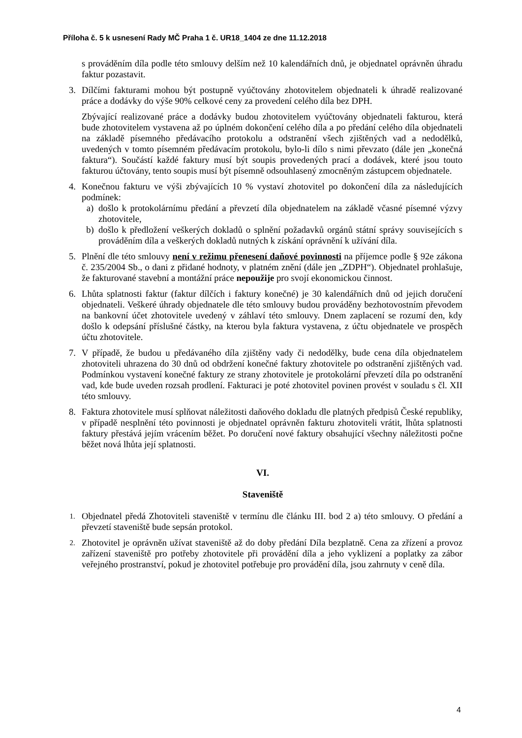Příloha č. 5 k usnesení Rady MČ Praha 1 č. UR18_1404 ze dne 11.12.2018
s prováděním díla podle této smlouvy delším než 10 kalendářních dnů, je objednatel oprávněn úhradu faktur pozastavit.
3. Dílčími fakturami mohou být postupně vyúčtovány zhotovitelem objednateli k úhradě realizované práce a dodávky do výše 90% celkové ceny za provedení celého díla bez DPH.
Zbývající realizované práce a dodávky budou zhotovitelem vyúčtovány objednateli fakturou, která bude zhotovitelem vystavena až po úplném dokončení celého díla a po předání celého díla objednateli na základě písemného předávacího protokolu a odstranění všech zjištěných vad a nedodělků, uvedených v tomto písemném předávacím protokolu, bylo-li dílo s nimi převzato (dále jen „konečná faktura“). Součástí každé faktury musí být soupis provedených prací a dodávek, které jsou touto fakturou účtovány, tento soupis musí být písemně odsouhlasený zmocněným zástupcem objednatele.
4. Konečnou fakturu ve výši zbývajících 10 % vystaví zhotovitel po dokončení díla za následujících podmínek:
a) došlo k protokolárnímu předání a převzetí díla objednatelem na základě včasné písemné výzvy zhotovitele,
b) došlo k předložení veškerých dokladů o splnění požadavků orgánů státní správy souvisejících s prováděním díla a veškerých dokladů nutných k získání oprávnění k užívání díla.
5. Plnění dle této smlouvy není v režimu přenesení daňové povinnosti na příjemce podle § 92e zákona č. 235/2004 Sb., o dani z přidané hodnoty, v platném znění (dále jen „ZDPH“). Objednatel prohlašuje, že fakturované stavební a montážní práce nepoužije pro svojí ekonomickou činnost.
6. Lhůta splatnosti faktur (faktur dílčích i faktury konečné) je 30 kalendářních dnů od jejich doručení objednateli. Veškeré úhrady objednatele dle této smlouvy budou prováděny bezhotovostním převodem na bankovní účet zhotovitele uvedený v záhlaví této smlouvy. Dnem zaplacení se rozumí den, kdy došlo k odepsání příslušné částky, na kterou byla faktura vystavena, z účtu objednatele ve prospěch účtu zhotovitele.
7. V případě, že budou u předávaného díla zjištěny vady či nedodělky, bude cena díla objednatelem zhotoviteli uhrazena do 30 dnů od obdržení konečné faktury zhotovitele po odstranění zjištěných vad. Podmínkou vystavení konečné faktury ze strany zhotovitele je protokolární převzetí díla po odstranění vad, kde bude uveden rozsah prodlení. Fakturaci je poté zhotovitel povinen provést v souladu s čl. XII této smlouvy.
8. Faktura zhotovitele musí splňovat náležitosti daňového dokladu dle platných předpisů České republiky, v případě nesplnění této povinnosti je objednatel oprávněn fakturu zhotoviteli vrátit, lhůta splatnosti faktury přestává jejím vrácením běžet. Po doručení nové faktury obsahující všechny náležitosti počne běžet nová lhůta její splatnosti.
VI.
Staveniště
1.
Objednatel předá Zhotoviteli staveniště v termínu dle článku III. bod 2 a) této smlouvy. O předání a převzetí staveniště bude sepsán protokol.
2.
Zhotovitel je oprávněn užívat staveniště až do doby předání Díla bezplatně. Cena za zřízení a provoz zařízení staveniště pro potřeby zhotovitele při provádění díla a jeho vyklizení a poplatky za zábor veřejného prostranství, pokud je zhotovitel potřebuje pro provádění díla, jsou zahrnuty v ceně díla.
4